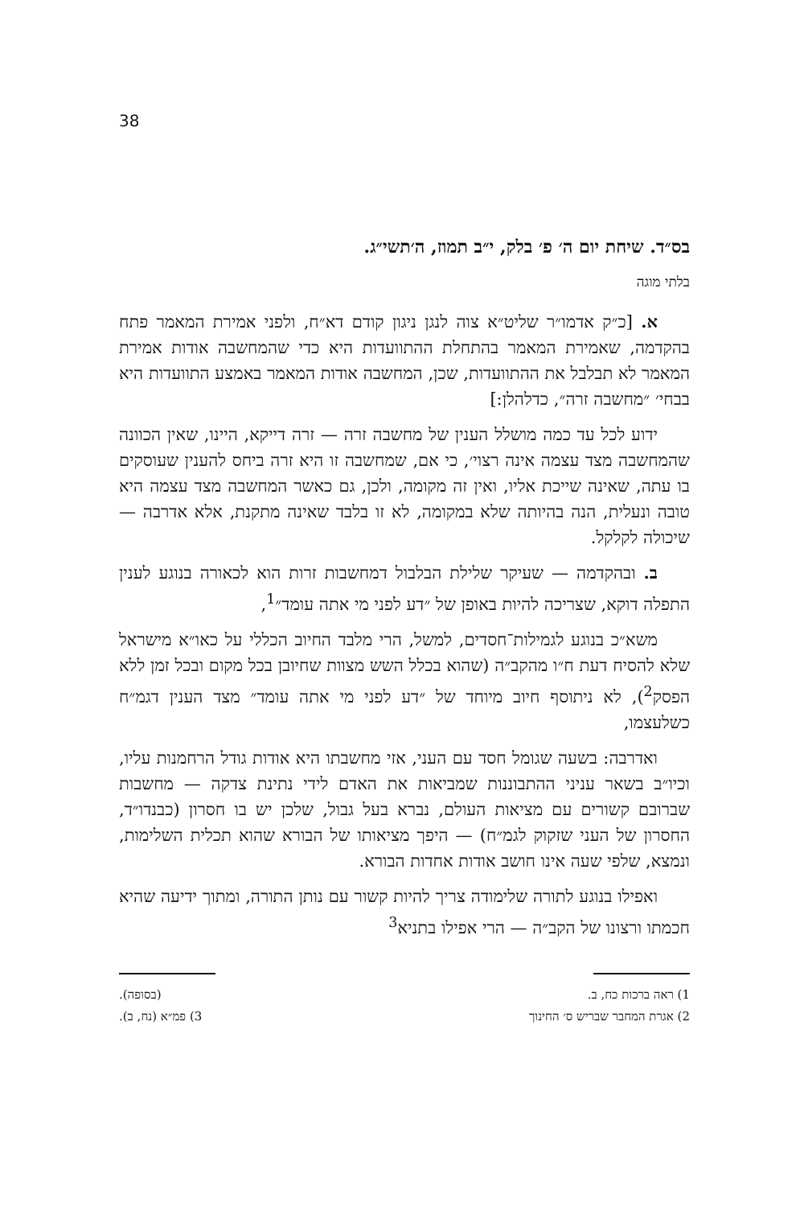38
בס״ד. שיחת יום ה׳ פ׳ בלק, י״ב תמוז, ה׳תשי״ג.
בלתי מוגה
א. [כ״ק אדמו״ר שליט״א צוה לנגן ניגון קודם דא״ח, ולפני אמירת המאמר פתח בהקדמה, שאמירת המאמר בהתחלת ההתוועדות היא כדי שהמחשבה אודות אמירת המאמר לא תבלבל את ההתוועדות, שכן, המחשבה אודות המאמר באמצע התוועדות היא בבחי׳ ״מחשבה זרה״, כדלהלן:]
ידוע לכל עד כמה מושלל הענין של מחשבה זרה — זרה דייקא, היינו, שאין הכוונה שהמחשבה מצד עצמה אינה רצוי׳, כי אם, שמחשבה זו היא זרה ביחס להענין שעוסקים בו עתה, שאינה שייכת אליו, ואין זה מקומה, ולכן, גם כאשר המחשבה מצד עצמה היא טובה ונעלית, הנה בהיותה שלא במקומה, לא זו בלבד שאינה מתקנת, אלא אדרבה — שיכולה לקלקל.
ב. ובהקדמה — שעיקר שלילת הבלבול דמחשבות זרות הוא לכאורה בנוגע לענין התפלה דוקא, שצריכה להיות באופן של ״דע לפני מי אתה עומד״<sup>1</sup>,
משא״כ בנוגע לגמילות־חסדים, למשל, הרי מלבד החיוב הכללי על כאו״א מישראל שלא להסיח דעת ח״ו מהקב״ה (שהוא בכלל השש מצוות שחיובן בכל מקום ובכל זמן ללא הפסק<sup>2</sup>), לא ניתוסף חיוב מיוחד של ״דע לפני מי אתה עומד״ מצד הענין דגמ״ח כשלעצמו,
ואדרבה: בשעה שגומל חסד עם העני, אזי מחשבתו היא אודות גודל הרחמנות עליו, וכיו״ב בשאר עניני ההתבוננות שמביאות את האדם לידי נתינת צדקה — מחשבות שברובם קשורים עם מציאות העולם, נברא בעל גבול, שלכן יש בו חסרון (כבנדו״ד, החסרון של העני שזקוק לגמ״ח) — היפך מציאותו של הבורא שהוא תכלית השלימות, ונמצא, שלפי שעה אינו חושב אודות אחדות הבורא.
ואפילו בנוגע לתורה שלימודה צריך להיות קשור עם נותן התורה, ומתוך ידיעה שהיא חכמתו ורצונו של הקב״ה — הרי אפילו בתניא<sup>3</sup>
1) ראה ברכות כח, ב. (בסופה).
2) אגרת המחבר שבריש ס׳ החינוך 3) פמ״א (נח, ב).